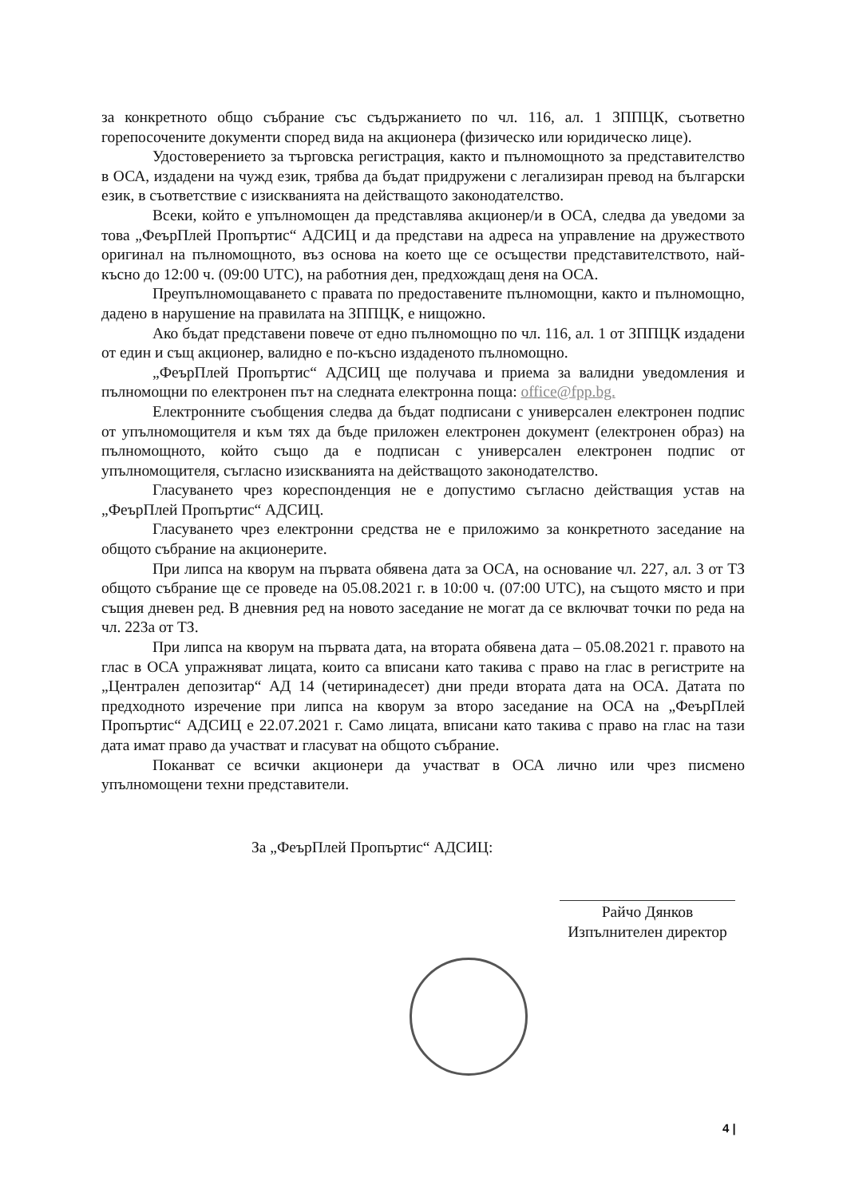за конкретното общо събрание със съдържанието по чл. 116, ал. 1 ЗППЦК, съответно горепосочените документи според вида на акционера (физическо или юридическо лице).
Удостоверението за търговска регистрация, както и пълномощното за представителство в ОСА, издадени на чужд език, трябва да бъдат придружени с легализиран превод на български език, в съответствие с изискванията на действащото законодателство.
Всеки, който е упълномощен да представлява акционер/и в ОСА, следва да уведоми за това „ФеърПлей Пропъртис“ АДСИЦ и да представи на адреса на управление на дружеството оригинал на пълномощното, въз основа на което ще се осъществи представителството, най-късно до 12:00 ч. (09:00 UTC), на работния ден, предхождащ деня на ОСА.
Преупълномощаването с правата по предоставените пълномощни, както и пълномощно, дадено в нарушение на правилата на ЗППЦК, е нищожно.
Ако бъдат представени повече от едно пълномощно по чл. 116, ал. 1 от ЗППЦК издадени от един и същ акционер, валидно е по-късно издаденото пълномощно.
„ФеърПлей Пропъртис“ АДСИЦ ще получава и приема за валидни уведомления и пълномощни по електронен път на следната електронна поща: office@fpp.bg.
Електронните съобщения следва да бъдат подписани с универсален електронен подпис от упълномощителя и към тях да бъде приложен електронен документ (електронен образ) на пълномощното, който също да е подписан с универсален електронен подпис от упълномощителя, съгласно изискванията на действащото законодателство.
Гласуването чрез кореспонденция не е допустимо съгласно действащия устав на „ФеърПлей Пропъртис“ АДСИЦ.
Гласуването чрез електронни средства не е приложимо за конкретното заседание на общото събрание на акционерите.
При липса на кворум на първата обявена дата за ОСА, на основание чл. 227, ал. 3 от ТЗ общото събрание ще се проведе на 05.08.2021 г. в 10:00 ч. (07:00 UTC), на същото място и при същия дневен ред. В дневния ред на новото заседание не могат да се включват точки по реда на чл. 223а от ТЗ.
При липса на кворум на първата дата, на втората обявена дата – 05.08.2021 г. правото на глас в ОСА упражняват лицата, които са вписани като такива с право на глас в регистрите на „Централен депозитар“ АД 14 (четиринадесет) дни преди втората дата на ОСА. Датата по предходното изречение при липса на кворум за второ заседание на ОСА на „ФеърПлей Пропъртис“ АДСИЦ е 22.07.2021 г. Само лицата, вписани като такива с право на глас на тази дата имат право да участват и гласуват на общото събрание.
Поканват се всички акционери да участват в ОСА лично или чрез писмено упълномощени техни представители.
За „ФеърПлей Пропъртис“ АДСИЦ:
Райчо Дянков
Изпълнителен директор
4 |